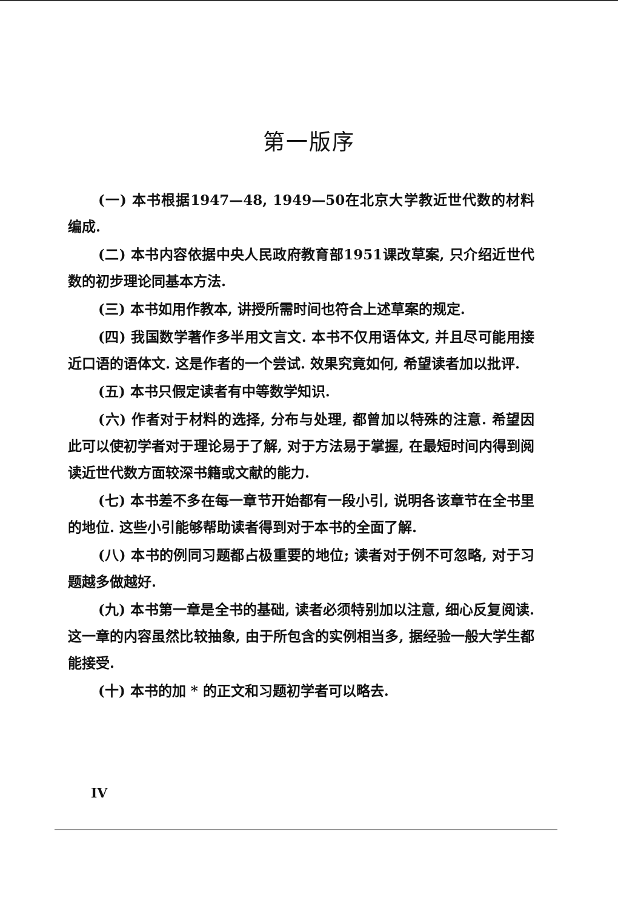第一版序
(一) 本书根据1947—48, 1949—50在北京大学教近世代数的材料编成.
(二) 本书内容依据中央人民政府教育部1951课改草案, 只介绍近世代数的初步理论同基本方法.
(三) 本书如用作教本, 讲授所需时间也符合上述草案的规定.
(四) 我国数学著作多半用文言文. 本书不仅用语体文, 并且尽可能用接近口语的语体文. 这是作者的一个尝试. 效果究竟如何, 希望读者加以批评.
(五) 本书只假定读者有中等数学知识.
(六) 作者对于材料的选择, 分布与处理, 都曾加以特殊的注意. 希望因此可以使初学者对于理论易于了解, 对于方法易于掌握, 在最短时间内得到阅读近世代数方面较深书籍或文献的能力.
(七) 本书差不多在每一章节开始都有一段小引, 说明各该章节在全书里的地位. 这些小引能够帮助读者得到对于本书的全面了解.
(八) 本书的例同习题都占极重要的地位; 读者对于例不可忽略, 对于习题越多做越好.
(九) 本书第一章是全书的基础, 读者必须特别加以注意, 细心反复阅读. 这一章的内容虽然比较抽象, 由于所包含的实例相当多, 据经验一般大学生都能接受.
(十) 本书的加 * 的正文和习题初学者可以略去.
IV